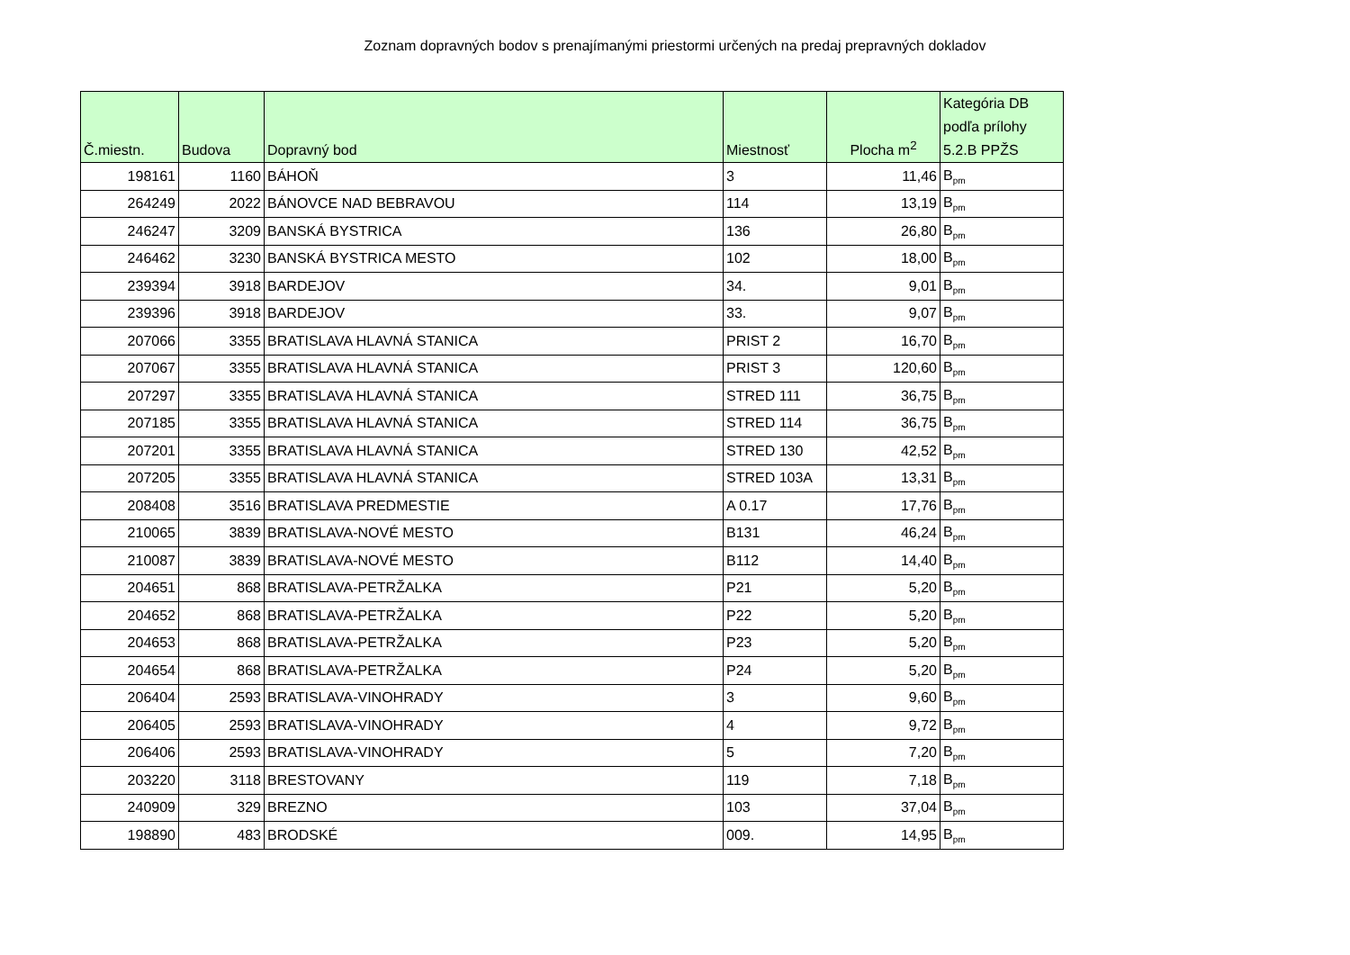Zoznam dopravných bodov s prenajímanými priestormi určených na predaj prepravných dokladov
| Č.miestn. | Budova | Dopravný bod | Miestnosť | Plocha m<sup>2</sup> | Kategória DB podľa prílohy 5.2.B PPŽS |
| --- | --- | --- | --- | --- | --- |
| 198161 | 1160 | BÁHOŇ | 3 | 11,46 | B<sub>pm</sub> |
| 264249 | 2022 | BÁNOVCE NAD BEBRAVOU | 114 | 13,19 | B<sub>pm</sub> |
| 246247 | 3209 | BANSKÁ BYSTRICA | 136 | 26,80 | B<sub>pm</sub> |
| 246462 | 3230 | BANSKÁ BYSTRICA MESTO | 102 | 18,00 | B<sub>pm</sub> |
| 239394 | 3918 | BARDEJOV | 34. | 9,01 | B<sub>pm</sub> |
| 239396 | 3918 | BARDEJOV | 33. | 9,07 | B<sub>pm</sub> |
| 207066 | 3355 | BRATISLAVA HLAVNÁ STANICA | PRIST 2 | 16,70 | B<sub>pm</sub> |
| 207067 | 3355 | BRATISLAVA HLAVNÁ STANICA | PRIST 3 | 120,60 | B<sub>pm</sub> |
| 207297 | 3355 | BRATISLAVA HLAVNÁ STANICA | STRED 111 | 36,75 | B<sub>pm</sub> |
| 207185 | 3355 | BRATISLAVA HLAVNÁ STANICA | STRED 114 | 36,75 | B<sub>pm</sub> |
| 207201 | 3355 | BRATISLAVA HLAVNÁ STANICA | STRED 130 | 42,52 | B<sub>pm</sub> |
| 207205 | 3355 | BRATISLAVA HLAVNÁ STANICA | STRED 103A | 13,31 | B<sub>pm</sub> |
| 208408 | 3516 | BRATISLAVA PREDMESTIE | A 0.17 | 17,76 | B<sub>pm</sub> |
| 210065 | 3839 | BRATISLAVA-NOVÉ MESTO | B131 | 46,24 | B<sub>pm</sub> |
| 210087 | 3839 | BRATISLAVA-NOVÉ MESTO | B112 | 14,40 | B<sub>pm</sub> |
| 204651 | 868 | BRATISLAVA-PETRŽALKA | P21 | 5,20 | B<sub>pm</sub> |
| 204652 | 868 | BRATISLAVA-PETRŽALKA | P22 | 5,20 | B<sub>pm</sub> |
| 204653 | 868 | BRATISLAVA-PETRŽALKA | P23 | 5,20 | B<sub>pm</sub> |
| 204654 | 868 | BRATISLAVA-PETRŽALKA | P24 | 5,20 | B<sub>pm</sub> |
| 206404 | 2593 | BRATISLAVA-VINOHRADY | 3 | 9,60 | B<sub>pm</sub> |
| 206405 | 2593 | BRATISLAVA-VINOHRADY | 4 | 9,72 | B<sub>pm</sub> |
| 206406 | 2593 | BRATISLAVA-VINOHRADY | 5 | 7,20 | B<sub>pm</sub> |
| 203220 | 3118 | BRESTOVANY | 119 | 7,18 | B<sub>pm</sub> |
| 240909 | 329 | BREZNO | 103 | 37,04 | B<sub>pm</sub> |
| 198890 | 483 | BRODSKÉ | 009. | 14,95 | B<sub>pm</sub> |